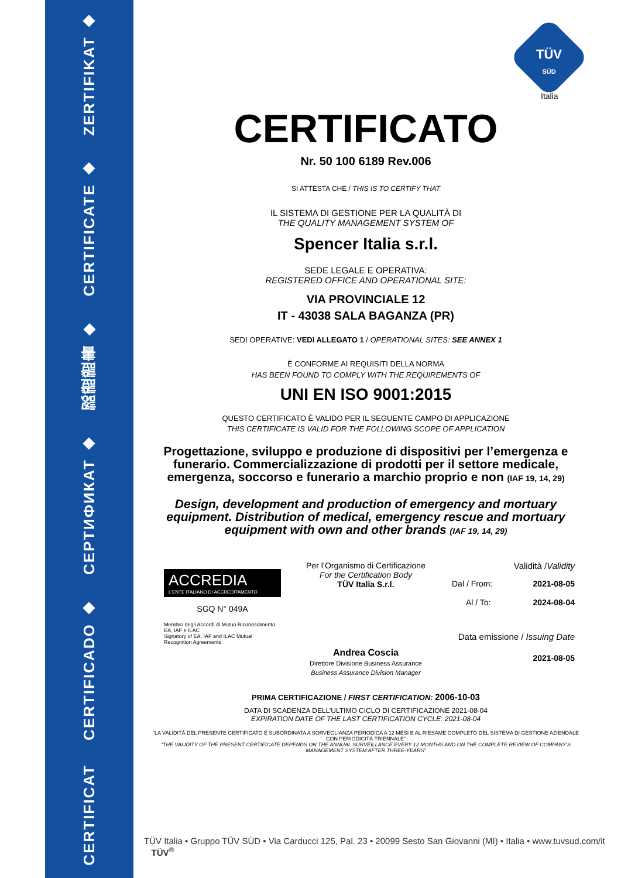ZERTIFIKAT ◆
CERTIFICATE ◆
認證證書 ◆
СЕРТИФИКАТ ◆
CERTIFICADO ◆
CERTIFICAT
TÜV
SÜD
Italia
CERTIFICATO
Nr. 50 100 6189 Rev.006
SI ATTESTA CHE / THIS IS TO CERTIFY THAT
IL SISTEMA DI GESTIONE PER LA QUALITÀ DI
THE QUALITY MANAGEMENT SYSTEM OF
Spencer Italia s.r.l.
SEDE LEGALE E OPERATIVA:
REGISTERED OFFICE AND OPERATIONAL SITE:
VIA PROVINCIALE 12
IT - 43038 SALA BAGANZA (PR)
SEDI OPERATIVE: VEDI ALLEGATO 1 / OPERATIONAL SITES: SEE ANNEX 1
È CONFORME AI REQUISITI DELLA NORMA
HAS BEEN FOUND TO COMPLY WITH THE REQUIREMENTS OF
UNI EN ISO 9001:2015
QUESTO CERTIFICATO È VALIDO PER IL SEGUENTE CAMPO DI APPLICAZIONE
THIS CERTIFICATE IS VALID FOR THE FOLLOWING SCOPE OF APPLICATION
Progettazione, sviluppo e produzione di dispositivi per l’emergenza e funerario. Commercializzazione di prodotti per il settore medicale, emergenza, soccorso e funerario a marchio proprio e non (IAF 19, 14, 29)
Design, development and production of emergency and mortuary equipment. Distribution of medical, emergency rescue and mortuary equipment with own and other brands (IAF 19, 14, 29)
ACCREDIA
L'ENTE ITALIANO DI ACCREDITAMENTO
SGQ N° 049A
Membro degli Accordi di Mutuo Riconoscimento EA, IAF e ILAC
Signatory of EA, IAF and ILAC Mutual Recognition Agreements
Per l’Organismo di Certificazione
For the Certification Body
TÜV Italia S.r.l.
Andrea Coscia
Direttore Divisione Business Assurance
Business Assurance Division Manager
Validità /Validity
Dal / From: 2021-08-05
Al / To: 2024-08-04
Data emissione / Issuing Date
2021-08-05
PRIMA CERTIFICAZIONE / FIRST CERTIFICATION: 2006-10-03
DATA DI SCADENZA DELL’ULTIMO CICLO DI CERTIFICAZIONE 2021-08-04
EXPIRATION DATE OF THE LAST CERTIFICATION CYCLE: 2021-08-04
“LA VALIDITÀ DEL PRESENTE CERTIFICATO È SUBORDINATA A SORVEGLIANZA PERIODICA A 12 MESI E AL RIESAME COMPLETO DEL SISTEMA DI GESTIONE AZIENDALE CON PERIODICITÀ TRIENNALE”
“THE VALIDITY OF THE PRESENT CERTIFICATE DEPENDS ON THE ANNUAL SURVEILLANCE EVERY 12 MONTHS AND ON THE COMPLETE REVIEW OF COMPANY’S MANAGEMENT SYSTEM AFTER THREE-YEARS”
TÜV Italia • Gruppo TÜV SÜD • Via Carducci 125, Pal. 23 • 20099 Sesto San Giovanni (MI) • Italia • www.tuvsud.com/it TÜV<sup>®</sup>